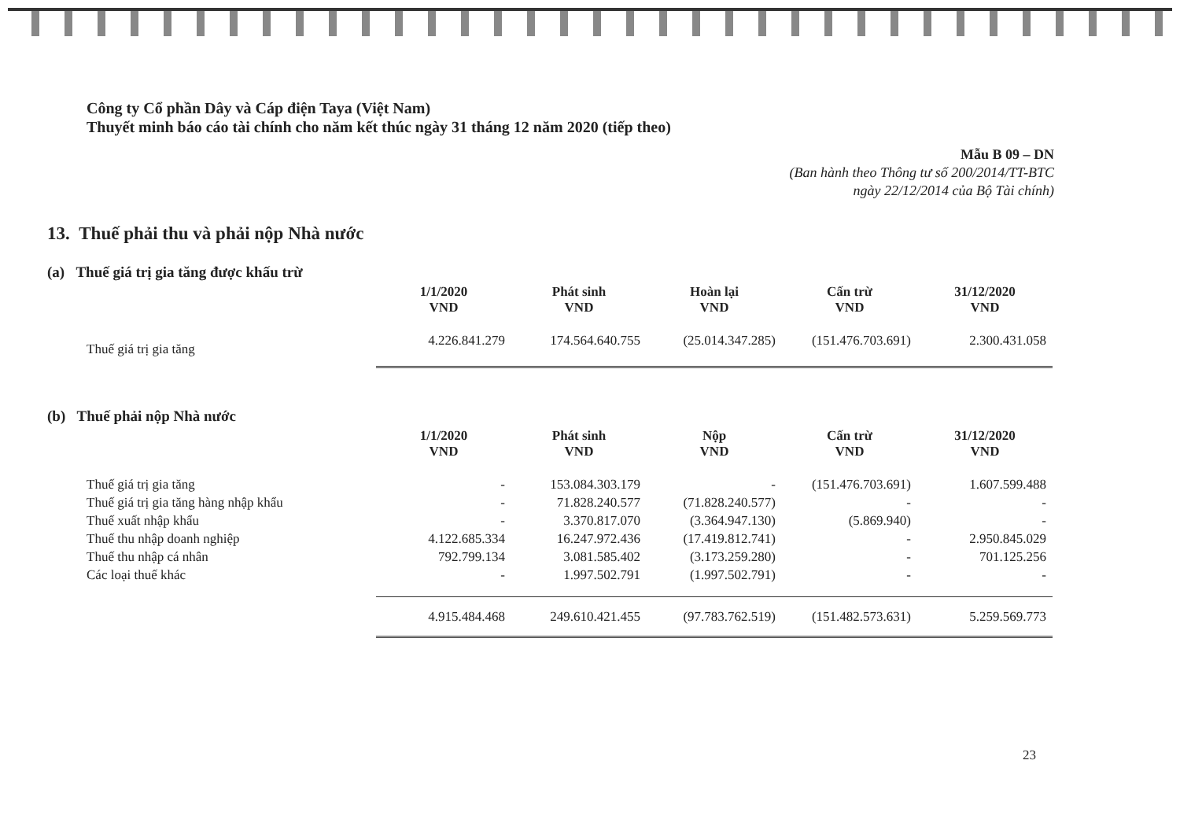Công ty Cổ phần Dây và Cáp điện Taya (Việt Nam)
Thuyết minh báo cáo tài chính cho năm kết thúc ngày 31 tháng 12 năm 2020 (tiếp theo)
Mẫu B 09 – DN
(Ban hành theo Thông tư số 200/2014/TT-BTC
ngày 22/12/2014 của Bộ Tài chính)
13. Thuế phải thu và phải nộp Nhà nước
(a) Thuế giá trị gia tăng được khấu trừ
| | 1/1/2020 VND | Phát sinh VND | Hoàn lại VND | Cấn trừ VND | 31/12/2020 VND |
| --- | --- | --- | --- | --- | --- |
| Thuế giá trị gia tăng | 4.226.841.279 | 174.564.640.755 | (25.014.347.285) | (151.476.703.691) | 2.300.431.058 |
(b) Thuế phải nộp Nhà nước
| | 1/1/2020 VND | Phát sinh VND | Nộp VND | Cấn trừ VND | 31/12/2020 VND |
| --- | --- | --- | --- | --- | --- |
| Thuế giá trị gia tăng | - | 153.084.303.179 | - | (151.476.703.691) | 1.607.599.488 |
| Thuế giá trị gia tăng hàng nhập khẩu | - | 71.828.240.577 | (71.828.240.577) | - | - |
| Thuế xuất nhập khẩu | - | 3.370.817.070 | (3.364.947.130) | (5.869.940) | - |
| Thuế thu nhập doanh nghiệp | 4.122.685.334 | 16.247.972.436 | (17.419.812.741) | - | 2.950.845.029 |
| Thuế thu nhập cá nhân | 792.799.134 | 3.081.585.402 | (3.173.259.280) | - | 701.125.256 |
| Các loại thuế khác | - | 1.997.502.791 | (1.997.502.791) | - | - |
| | 4.915.484.468 | 249.610.421.455 | (97.783.762.519) | (151.482.573.631) | 5.259.569.773 |
23